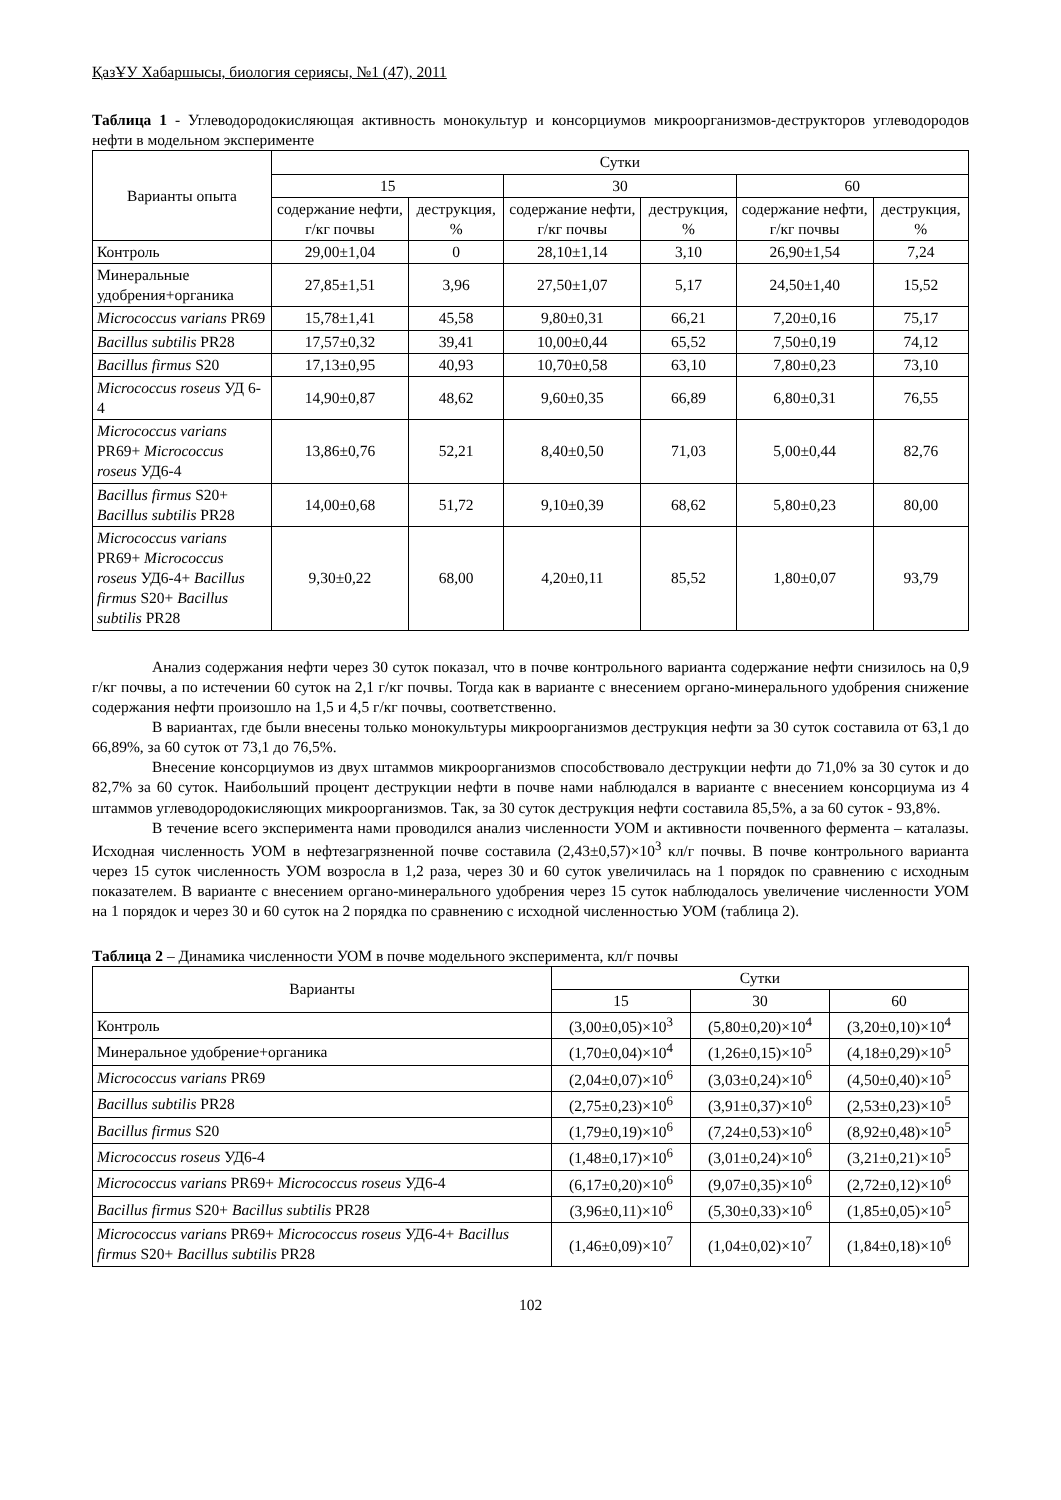ҚазҰУ Хабаршысы, биология сериясы, №1 (47), 2011
Таблица 1 - Углеводородокисляющая активность монокультур и консорциумов микроорганизмов-деструкторов углеводородов нефти в модельном эксперименте
| Варианты опыта | Сутки | | | | | |
| --- | --- | --- | --- | --- | --- | --- |
| | 15 | | 30 | | 60 | |
| | содержание нефти, г/кг почвы | деструкция, % | содержание нефти, г/кг почвы | деструкция, % | содержание нефти, г/кг почвы | деструкция, % |
| Контроль | 29,00±1,04 | 0 | 28,10±1,14 | 3,10 | 26,90±1,54 | 7,24 |
| Минеральные удобрения+органика | 27,85±1,51 | 3,96 | 27,50±1,07 | 5,17 | 24,50±1,40 | 15,52 |
| Micrococcus varians PR69 | 15,78±1,41 | 45,58 | 9,80±0,31 | 66,21 | 7,20±0,16 | 75,17 |
| Bacillus subtilis PR28 | 17,57±0,32 | 39,41 | 10,00±0,44 | 65,52 | 7,50±0,19 | 74,12 |
| Bacillus firmus S20 | 17,13±0,95 | 40,93 | 10,70±0,58 | 63,10 | 7,80±0,23 | 73,10 |
| Micrococcus roseus УД 6-4 | 14,90±0,87 | 48,62 | 9,60±0,35 | 66,89 | 6,80±0,31 | 76,55 |
| Micrococcus varians PR69+ Micrococcus roseus УД6-4 | 13,86±0,76 | 52,21 | 8,40±0,50 | 71,03 | 5,00±0,44 | 82,76 |
| Bacillus firmus S20+ Bacillus subtilis PR28 | 14,00±0,68 | 51,72 | 9,10±0,39 | 68,62 | 5,80±0,23 | 80,00 |
| Micrococcus varians PR69+ Micrococcus roseus УД6-4+ Bacillus firmus S20+ Bacillus subtilis PR28 | 9,30±0,22 | 68,00 | 4,20±0,11 | 85,52 | 1,80±0,07 | 93,79 |
Анализ содержания нефти через 30 суток показал, что в почве контрольного варианта содержание нефти снизилось на 0,9 г/кг почвы, а по истечении 60 суток на 2,1 г/кг почвы. Тогда как в варианте с внесением органо-минерального удобрения снижение содержания нефти произошло на 1,5 и 4,5 г/кг почвы, соответственно.
В вариантах, где были внесены только монокультуры микроорганизмов деструкция нефти за 30 суток составила от 63,1 до 66,89%, за 60 суток от 73,1 до 76,5%.
Внесение консорциумов из двух штаммов микроорганизмов способствовало деструкции нефти до 71,0% за 30 суток и до 82,7% за 60 суток. Наибольший процент деструкции нефти в почве нами наблюдался в варианте с внесением консорциума из 4 штаммов углеводородокисляющих микроорганизмов. Так, за 30 суток деструкция нефти составила 85,5%, а за 60 суток - 93,8%.
В течение всего эксперимента нами проводился анализ численности УОМ и активности почвенного фермента – каталазы. Исходная численность УОМ в нефтезагрязненной почве составила (2,43±0,57)×10<sup>3</sup> кл/г почвы. В почве контрольного варианта через 15 суток численность УОМ возросла в 1,2 раза, через 30 и 60 суток увеличилась на 1 порядок по сравнению с исходным показателем. В варианте с внесением органо-минерального удобрения через 15 суток наблюдалось увеличение численности УОМ на 1 порядок и через 30 и 60 суток на 2 порядка по сравнению с исходной численностью УОМ (таблица 2).
Таблица 2 – Динамика численности УОМ в почве модельного эксперимента, кл/г почвы
| Варианты | Сутки | | |
| --- | --- | --- | --- |
| | 15 | 30 | 60 |
| Контроль | (3,00±0,05)×10<sup>3</sup> | (5,80±0,20)×10<sup>4</sup> | (3,20±0,10)×10<sup>4</sup> |
| Минеральное удобрение+органика | (1,70±0,04)×10<sup>4</sup> | (1,26±0,15)×10<sup>5</sup> | (4,18±0,29)×10<sup>5</sup> |
| Micrococcus varians PR69 | (2,04±0,07)×10<sup>6</sup> | (3,03±0,24)×10<sup>6</sup> | (4,50±0,40)×10<sup>5</sup> |
| Bacillus subtilis PR28 | (2,75±0,23)×10<sup>6</sup> | (3,91±0,37)×10<sup>6</sup> | (2,53±0,23)×10<sup>5</sup> |
| Bacillus firmus S20 | (1,79±0,19)×10<sup>6</sup> | (7,24±0,53)×10<sup>6</sup> | (8,92±0,48)×10<sup>5</sup> |
| Micrococcus roseus УД6-4 | (1,48±0,17)×10<sup>6</sup> | (3,01±0,24)×10<sup>6</sup> | (3,21±0,21)×10<sup>5</sup> |
| Micrococcus varians PR69+ Micrococcus roseus УД6-4 | (6,17±0,20)×10<sup>6</sup> | (9,07±0,35)×10<sup>6</sup> | (2,72±0,12)×10<sup>6</sup> |
| Bacillus firmus S20+ Bacillus subtilis PR28 | (3,96±0,11)×10<sup>6</sup> | (5,30±0,33)×10<sup>6</sup> | (1,85±0,05)×10<sup>5</sup> |
| Micrococcus varians PR69+ Micrococcus roseus УД6-4+ Bacillus firmus S20+ Bacillus subtilis PR28 | (1,46±0,09)×10<sup>7</sup> | (1,04±0,02)×10<sup>7</sup> | (1,84±0,18)×10<sup>6</sup> |
102